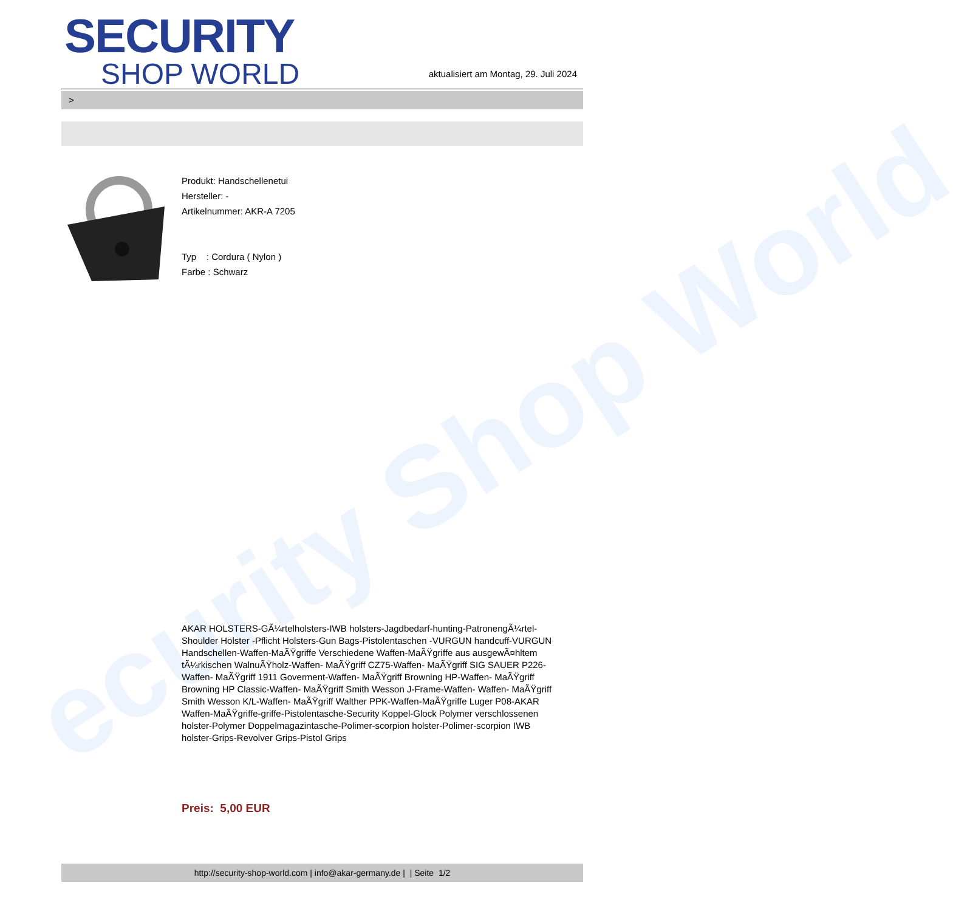ecurity Shop World
SECURITY
SHOP WORLD
aktualisiert am Montag, 29. Juli 2024
>
Produkt: Handschellenetui
Hersteller: -
Artikelnummer: AKR-A 7205
Typ : Cordura ( Nylon )
Farbe : Schwarz
AKAR HOLSTERS-GÃ¼rtelholsters-IWB holsters-Jagdbedarf-hunting-PatronengÃ¼rtel- Shoulder Holster -Pflicht Holsters-Gun Bags-Pistolentaschen -VURGUN handcuff-VURGUN Handschellen-Waffen-MaÃŸgriffe Verschiedene Waffen-MaÃŸgriffe aus ausgewÃ¤hltem tÃ¼rkischen WalnuÃŸholz-Waffen- MaÃŸgriff CZ75-Waffen- MaÃŸgriff SIG SAUER P226-Waffen- MaÃŸgriff 1911 Goverment-Waffen- MaÃŸgriff Browning HP-Waffen- MaÃŸgriff Browning HP Classic-Waffen- MaÃŸgriff Smith Wesson J-Frame-Waffen- Waffen- MaÃŸgriff Smith Wesson K/L-Waffen- MaÃŸgriff Walther PPK-Waffen-MaÃŸgriffe Luger P08-AKAR Waffen-MaÃŸgriffe-griffe-Pistolentasche-Security Koppel-Glock Polymer verschlossenen holster-Polymer Doppelmagazintasche-Polimer-scorpion holster-Polimer-scorpion IWB holster-Grips-Revolver Grips-Pistol Grips
Preis: 5,00 EUR
http://security-shop-world.com | info@akar-germany.de | | Seite 1/2